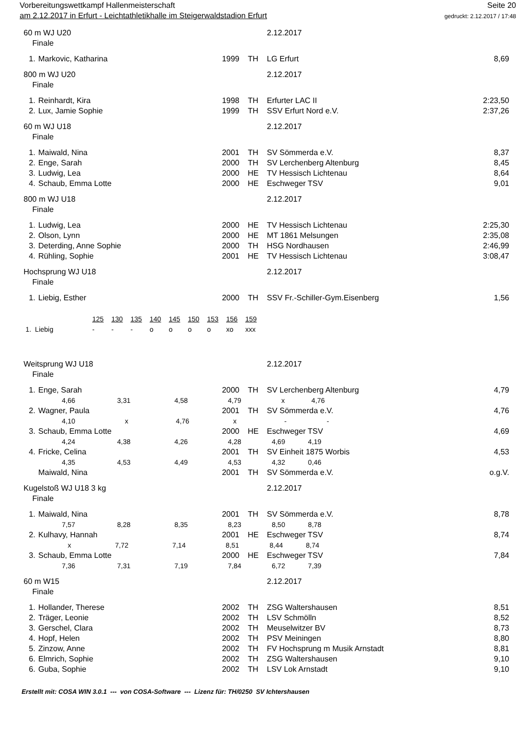Vorbereitungswettkampf Hallenmeisterschaft
am 2.12.2017 in Erfurt - Leichtathletikhalle im Steigerwaldstadion Erfurt
Seite 20
gedruckt: 2.12.2017 / 17:48
| 60 m WJ U20 | | | | | 2.12.2017 | |
| Finale | | | | | | |
| 1. | Markovic, Katharina | 1999 | TH | LG Erfurt | | 8,69 |
| 800 m WJ U20 | | | | | 2.12.2017 | |
| Finale | | | | | | |
| 1. | Reinhardt, Kira | 1998 | TH | Erfurter LAC II | | 2:23,50 |
| 2. | Lux, Jamie Sophie | 1999 | TH | SSV Erfurt Nord e.V. | | 2:37,26 |
| 60 m WJ U18 | | | | | 2.12.2017 | |
| Finale | | | | | | |
| 1. | Maiwald, Nina | 2001 | TH | SV Sömmerda e.V. | | 8,37 |
| 2. | Enge, Sarah | 2000 | TH | SV Lerchenberg Altenburg | | 8,45 |
| 3. | Ludwig, Lea | 2000 | HE | TV Hessisch Lichtenau | | 8,64 |
| 4. | Schaub, Emma Lotte | 2000 | HE | Eschweger TSV | | 9,01 |
| 800 m WJ U18 | | | | | 2.12.2017 | |
| Finale | | | | | | |
| 1. | Ludwig, Lea | 2000 | HE | TV Hessisch Lichtenau | | 2:25,30 |
| 2. | Olson, Lynn | 2000 | HE | MT 1861 Melsungen | | 2:35,08 |
| 3. | Deterding, Anne Sophie | 2000 | TH | HSG Nordhausen | | 2:46,99 |
| 4. | Rühling, Sophie | 2001 | HE | TV Hessisch Lichtenau | | 3:08,47 |
| Hochsprung WJ U18 | | | | | 2.12.2017 | |
| Finale | | | | | | |
| 1. | Liebig, Esther | 2000 | TH | SSV Fr.-Schiller-Gym.Eisenberg | | 1,56 |
| | 125 | 130 | 135 | 140 | 145 | 150 | 153 | 156 | 159 |
| 1. Liebig | - | - | - | o | o | o | o | xo | xxx |
| Weitsprung WJ U18 | | | | | 2.12.2017 | |
| Finale | | | | | | |
| 1. | Enge, Sarah | 2000 | TH | SV Lerchenberg Altenburg | | 4,79 |
| 4,66 3,31 4,58 4,79 x 4,76 | | | | | | |
| 2. | Wagner, Paula | 2001 | TH | SV Sömmerda e.V. | | 4,76 |
| 4,10 x 4,76 x - - | | | | | | |
| 3. | Schaub, Emma Lotte | 2000 | HE | Eschweger TSV | | 4,69 |
| 4,24 4,38 4,26 4,28 4,69 4,19 | | | | | | |
| 4. | Fricke, Celina | 2001 | TH | SV Einheit 1875 Worbis | | 4,53 |
| 4,35 4,53 4,49 4,53 4,32 0,46 | | | | | | |
| | Maiwald, Nina | 2001 | TH | SV Sömmerda e.V. | | o.g.V. |
| Kugelstoß WJ U18 3 kg | | | | | 2.12.2017 | |
| Finale | | | | | | |
| 1. | Maiwald, Nina | 2001 | TH | SV Sömmerda e.V. | | 8,78 |
| 7,57 8,28 8,35 8,23 8,50 8,78 | | | | | | |
| 2. | Kulhavy, Hannah | 2001 | HE | Eschweger TSV | | 8,74 |
| x 7,72 7,14 8,51 8,44 8,74 | | | | | | |
| 3. | Schaub, Emma Lotte | 2000 | HE | Eschweger TSV | | 7,84 |
| 7,36 7,31 7,19 7,84 6,72 7,39 | | | | | | |
| 60 m W15 | | | | | 2.12.2017 | |
| Finale | | | | | | |
| 1. | Hollander, Therese | 2002 | TH | ZSG Waltershausen | | 8,51 |
| 2. | Träger, Leonie | 2002 | TH | LSV Schmölln | | 8,52 |
| 3. | Gerschel, Clara | 2002 | TH | Meuselwitzer BV | | 8,73 |
| 4. | Hopf, Helen | 2002 | TH | PSV Meiningen | | 8,80 |
| 5. | Zinzow, Anne | 2002 | TH | FV Hochsprung m Musik Arnstadt | | 8,81 |
| 6. | Elmrich, Sophie | 2002 | TH | ZSG Waltershausen | | 9,10 |
| 6. | Guba, Sophie | 2002 | TH | LSV Lok Arnstadt | | 9,10 |
Erstellt mit: COSA WIN 3.0.1 --- von COSA-Software --- Lizenz für: TH/0250 SV Ichtershausen